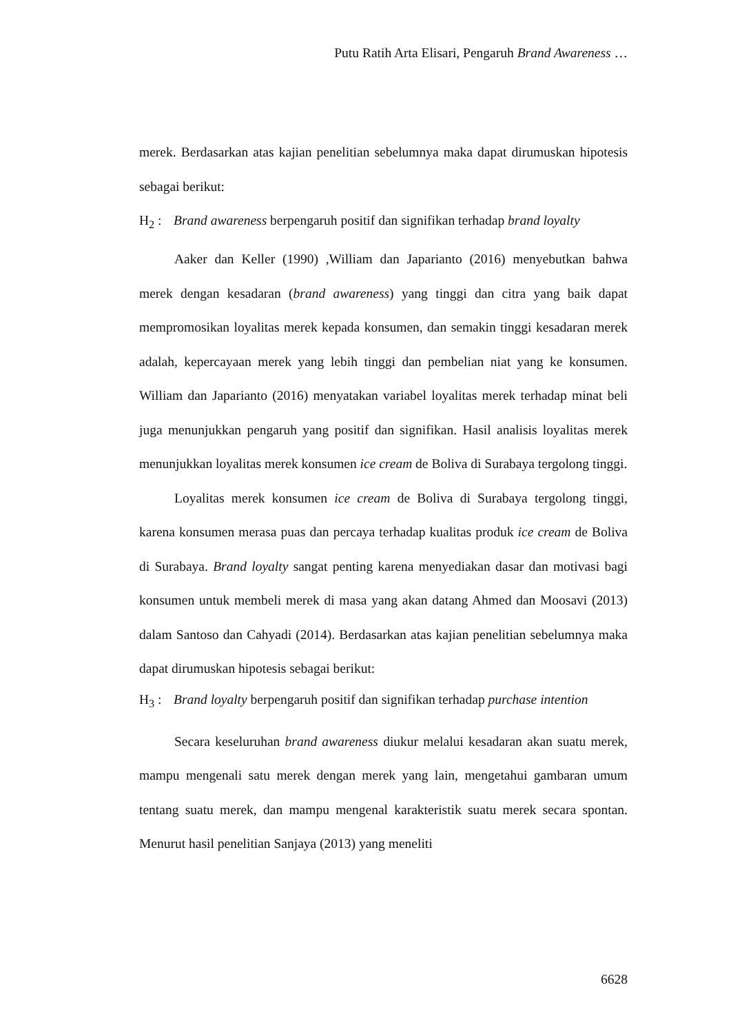Putu Ratih Arta Elisari, Pengaruh Brand Awareness …
merek. Berdasarkan atas kajian penelitian sebelumnya maka dapat dirumuskan hipotesis sebagai berikut:
H<sub>2</sub> : Brand awareness berpengaruh positif dan signifikan terhadap brand loyalty
Aaker dan Keller (1990) ,William dan Japarianto (2016) menyebutkan bahwa merek dengan kesadaran (brand awareness) yang tinggi dan citra yang baik dapat mempromosikan loyalitas merek kepada konsumen, dan semakin tinggi kesadaran merek adalah, kepercayaan merek yang lebih tinggi dan pembelian niat yang ke konsumen. William dan Japarianto (2016) menyatakan variabel loyalitas merek terhadap minat beli juga menunjukkan pengaruh yang positif dan signifikan. Hasil analisis loyalitas merek menunjukkan loyalitas merek konsumen ice cream de Boliva di Surabaya tergolong tinggi.
Loyalitas merek konsumen ice cream de Boliva di Surabaya tergolong tinggi, karena konsumen merasa puas dan percaya terhadap kualitas produk ice cream de Boliva di Surabaya. Brand loyalty sangat penting karena menyediakan dasar dan motivasi bagi konsumen untuk membeli merek di masa yang akan datang Ahmed dan Moosavi (2013) dalam Santoso dan Cahyadi (2014). Berdasarkan atas kajian penelitian sebelumnya maka dapat dirumuskan hipotesis sebagai berikut:
H<sub>3</sub> : Brand loyalty berpengaruh positif dan signifikan terhadap purchase intention
Secara keseluruhan brand awareness diukur melalui kesadaran akan suatu merek, mampu mengenali satu merek dengan merek yang lain, mengetahui gambaran umum tentang suatu merek, dan mampu mengenal karakteristik suatu merek secara spontan. Menurut hasil penelitian Sanjaya (2013) yang meneliti
6628